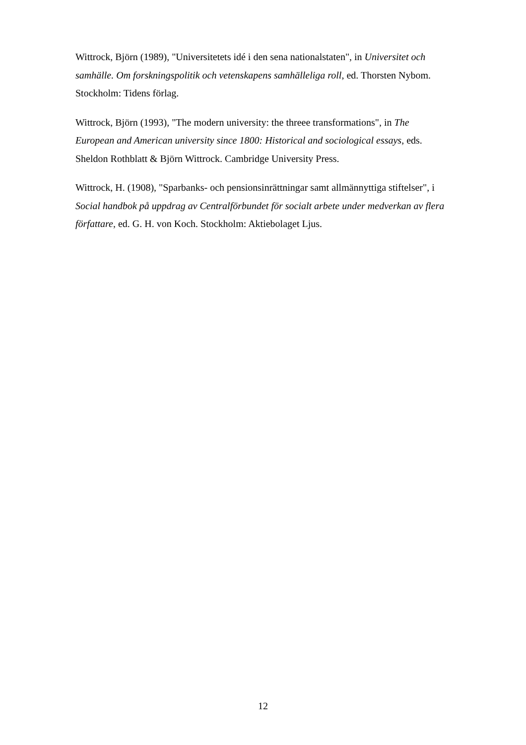Wittrock, Björn (1989), "Universitetets idé i den sena nationalstaten", in Universitet och samhälle. Om forskningspolitik och vetenskapens samhälleliga roll, ed. Thorsten Nybom. Stockholm: Tidens förlag.
Wittrock, Björn (1993), "The modern university: the threee transformations", in The European and American university since 1800: Historical and sociological essays, eds. Sheldon Rothblatt & Björn Wittrock. Cambridge University Press.
Wittrock, H. (1908), "Sparbanks- och pensionsinrättningar samt allmännyttiga stiftelser", i Social handbok på uppdrag av Centralförbundet för socialt arbete under medverkan av flera författare, ed. G. H. von Koch. Stockholm: Aktiebolaget Ljus.
12